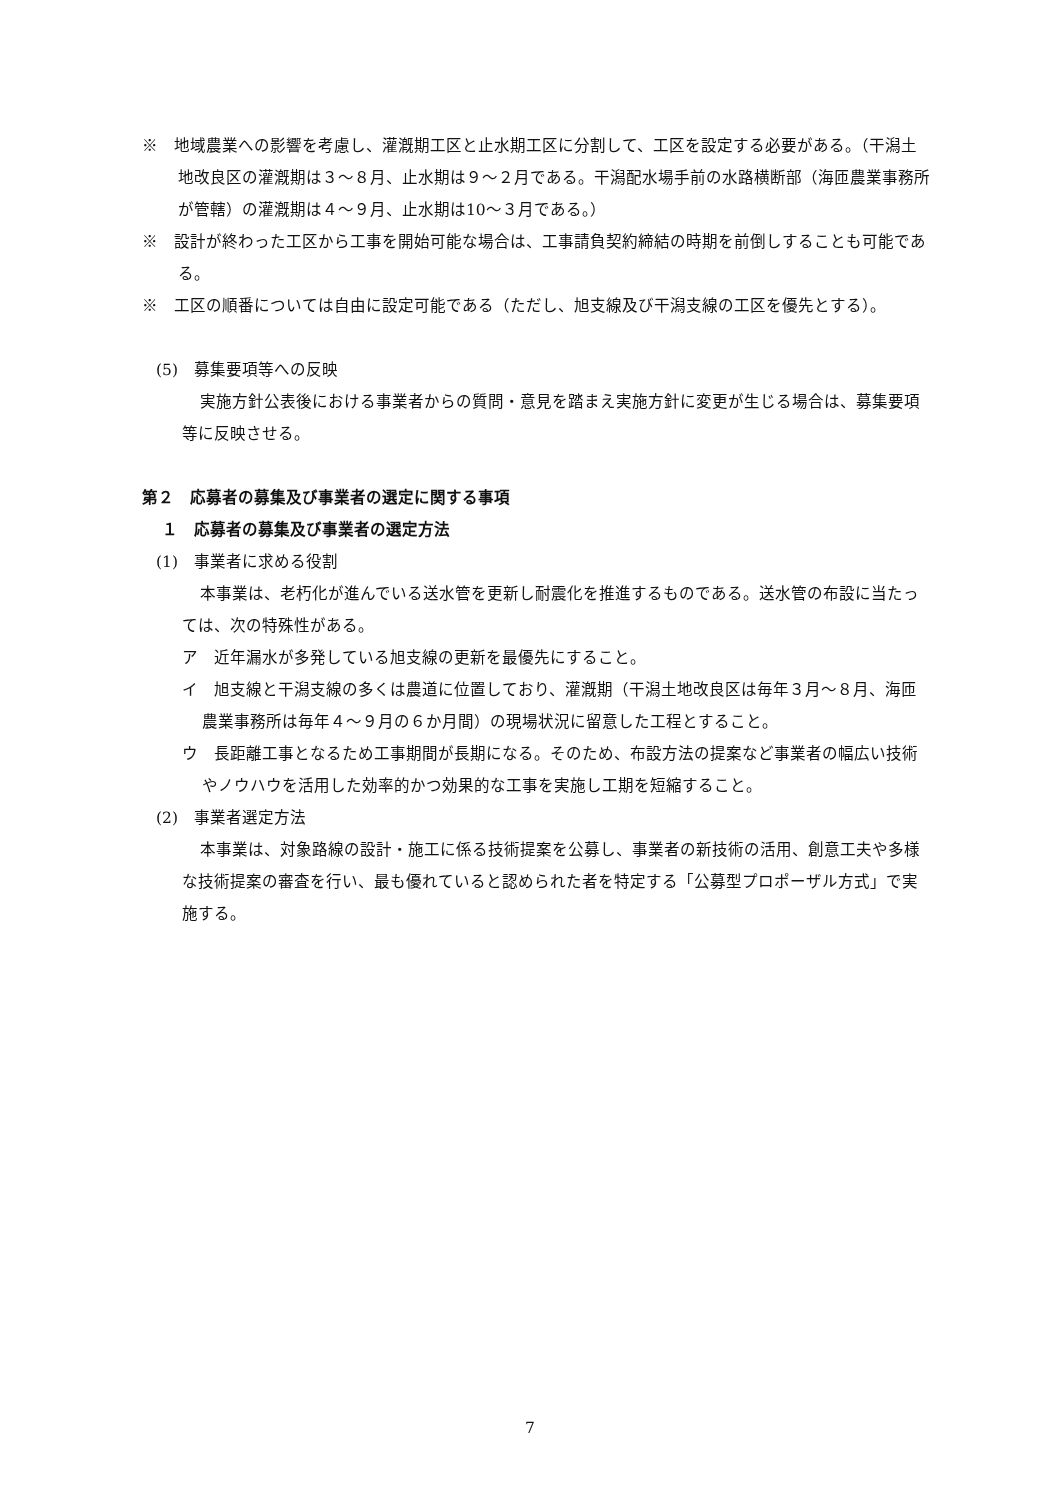※　地域農業への影響を考慮し、灌漑期工区と止水期工区に分割して、工区を設定する必要がある。（干潟土地改良区の灌漑期は３～８月、止水期は９～２月である。干潟配水場手前の水路横断部（海匝農業事務所が管轄）の灌漑期は４～９月、止水期は10～３月である。）
※　設計が終わった工区から工事を開始可能な場合は、工事請負契約締結の時期を前倒しすることも可能である。
※　工区の順番については自由に設定可能である（ただし、旭支線及び干潟支線の工区を優先とする）。
(5)　募集要項等への反映
実施方針公表後における事業者からの質問・意見を踏まえ実施方針に変更が生じる場合は、募集要項等に反映させる。
第２　応募者の募集及び事業者の選定に関する事項
１　応募者の募集及び事業者の選定方法
(1)　事業者に求める役割
本事業は、老朽化が進んでいる送水管を更新し耐震化を推進するものである。送水管の布設に当たっては、次の特殊性がある。
ア　近年漏水が多発している旭支線の更新を最優先にすること。
イ　旭支線と干潟支線の多くは農道に位置しており、灌漑期（干潟土地改良区は毎年３月～８月、海匝農業事務所は毎年４～９月の６か月間）の現場状況に留意した工程とすること。
ウ　長距離工事となるため工事期間が長期になる。そのため、布設方法の提案など事業者の幅広い技術やノウハウを活用した効率的かつ効果的な工事を実施し工期を短縮すること。
(2)　事業者選定方法
本事業は、対象路線の設計・施工に係る技術提案を公募し、事業者の新技術の活用、創意工夫や多様な技術提案の審査を行い、最も優れていると認められた者を特定する「公募型プロポーザル方式」で実施する。
7